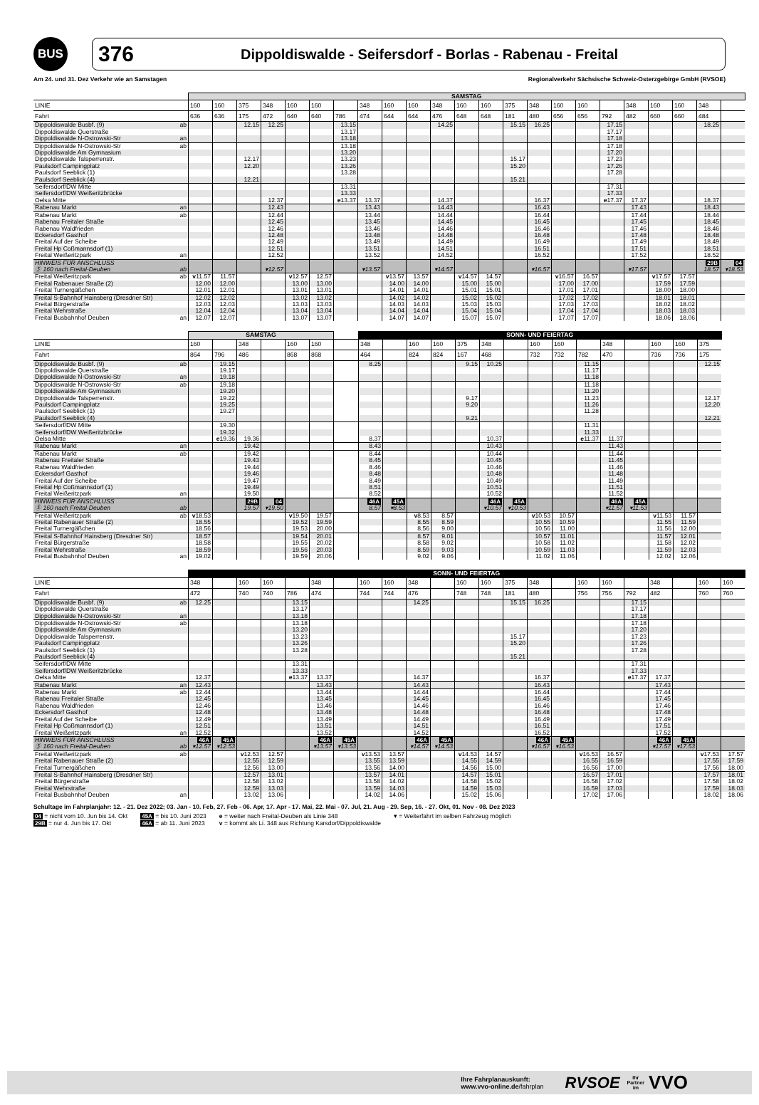BUS
376
Dippoldiswalde - Seifersdorf - Borlas - Rabenau - Freital
Am 24. und 31. Dez Verkehr wie an Samstagen Regionalverkehr Sächsische Schweiz-Osterzgebirge GmbH (RVSOE)
| | | SAMSTAG | | | | | | | | | | | | | | | | | | | | | | |
| --- | --- | --- | --- | --- | --- | --- | --- | --- | --- | --- | --- | --- | --- | --- | --- | --- | --- | --- | --- | --- | --- | --- | --- | --- |
| LINIE | | 160 | 160 | 375 | 348 | 160 | 160 | | 348 | 160 | 160 | 348 | 160 | 160 | 375 | 348 | 160 | 160 | | 348 | 160 | 160 | 348 | |
| Fahrt | | 636 | 636 | 175 | 472 | 640 | 640 | 786 | 474 | 644 | 644 | 476 | 648 | 648 | 181 | 480 | 656 | 656 | 792 | 482 | 660 | 660 | 484 | |
| Dippoldiswalde Busbf. (9) | ab | | | 12.15 | 12.25 | | | 13.15 | | | | 14.25 | | | 15.15 | 16.25 | | | 17.15 | | | | 18.25 | |
| Dippoldiswalde Querstraße | | | | | | | | 13.17 | | | | | | | | | | | 17.17 | | | | | |
| Dippoldiswalde N-Ostrowski-Str | an | | | | | | | 13.18 | | | | | | | | | | | 17.18 | | | | | |
| Dippoldiswalde N-Ostrowski-Str | ab | | | | | | | 13.18 | | | | | | | | | | | 17.18 | | | | | |
| Dippoldiswalde Am Gymnasium | | | | | | | | 13.20 | | | | | | | | | | | 17.20 | | | | | |
| Dippoldiswalde Talsperrenstr. | | | | 12.17 | | | | 13.23 | | | | | | | 15.17 | | | | 17.23 | | | | | |
| Paulsdorf Campingplatz | | | | 12.20 | | | | 13.26 | | | | | | | 15.20 | | | | 17.26 | | | | | |
| Paulsdorf Seeblick (1) | | | | | | | | 13.28 | | | | | | | | | | | 17.28 | | | | | |
| Paulsdorf Seeblick (4) | | | | 12.21 | | | | | | | | | | | 15.21 | | | | | | | | | |
| Seifersdorf/DW Mitte | | | | | | | | 13.31 | | | | | | | | | | | 17.31 | | | | | |
| Seifersdorf/DW Weißeritzbrücke | | | | | | | | 13.33 | | | | | | | | | | | 17.33 | | | | | |
| Oelsa Mitte | | | | | 12.37 | | | e 13.37 | 13.37 | | | 14.37 | | | | 16.37 | | | e 17.37 | 17.37 | | | 18.37 | |
| Rabenau Markt | an | | | | 12.43 | | | | 13.43 | | | 14.43 | | | | 16.43 | | | | 17.43 | | | 18.43 | |
| Rabenau Markt | ab | | | | 12.44 | | | | 13.44 | | | 14.44 | | | | 16.44 | | | | 17.44 | | | 18.44 | |
| Rabenau Freitaler Straße | | | | | 12.45 | | | | 13.45 | | | 14.45 | | | | 16.45 | | | | 17.45 | | | 18.45 | |
| Rabenau Waldfrieden | | | | | 12.46 | | | | 13.46 | | | 14.46 | | | | 16.46 | | | | 17.46 | | | 18.46 | |
| Eckersdorf Gasthof | | | | | 12.48 | | | | 13.48 | | | 14.48 | | | | 16.48 | | | | 17.48 | | | 18.48 | |
| Freital Auf der Scheibe | | | | | 12.49 | | | | 13.49 | | | 14.49 | | | | 16.49 | | | | 17.49 | | | 18.49 | |
| Freital Hp Coßmannsdorf (1) | | | | | 12.51 | | | | 13.51 | | | 14.51 | | | | 16.51 | | | | 17.51 | | | 18.51 | |
| Freital Weißeritzpark | an | | | | 12.52 | | | | 13.52 | | | 14.52 | | | | 16.52 | | | | 17.52 | | | 18.52 | |
| HINWEIS FÜR ANSCHLUSS Ⓢ 160 nach Freital-Deuben | ab | | | | ▾12.57 | | | | ▾13.57 | | | ▾14.57 | | | | ▾16.57 | | | | ▾17.57 | | | 29B 18.57 | 04 ▾18.53 |
| Freital Weißeritzpark | ab | v 11.57 | 11.57 | | | v 12.57 | 12.57 | | | v 13.57 | 13.57 | | v 14.57 | 14.57 | | | v 16.57 | 16.57 | | | v 17.57 | 17.57 | | |
| Freital Rabenauer Straße (2) | | 12.00 | 12.00 | | | 13.00 | 13.00 | | | 14.00 | 14.00 | | 15.00 | 15.00 | | | 17.00 | 17.00 | | | 17.59 | 17.59 | | |
| Freital Turnergäßchen | | 12.01 | 12.01 | | | 13.01 | 13.01 | | | 14.01 | 14.01 | | 15.01 | 15.01 | | | 17.01 | 17.01 | | | 18.00 | 18.00 | | |
| Freital S-Bahnhof Hainsberg (Dresdner Str) | | 12.02 | 12.02 | | | 13.02 | 13.02 | | | 14.02 | 14.02 | | 15.02 | 15.02 | | | 17.02 | 17.02 | | | 18.01 | 18.01 | | |
| Freital Bürgerstraße | | 12.03 | 12.03 | | | 13.03 | 13.03 | | | 14.03 | 14.03 | | 15.03 | 15.03 | | | 17.03 | 17.03 | | | 18.02 | 18.02 | | |
| Freital Wehrstraße | | 12.04 | 12.04 | | | 13.04 | 13.04 | | | 14.04 | 14.04 | | 15.04 | 15.04 | | | 17.04 | 17.04 | | | 18.03 | 18.03 | | |
| Freital Busbahnhof Deuben | an | 12.07 | 12.07 | | | 13.07 | 13.07 | | | 14.07 | 14.07 | | 15.07 | 15.07 | | | 17.07 | 17.07 | | | 18.06 | 18.06 | | |
| | | SAMSTAG | | | | | | | SONN- UND FEIERTAG | | | | | | | | | | | | | | |
| --- | --- | --- | --- | --- | --- | --- | --- | --- | --- | --- | --- | --- | --- | --- | --- | --- | --- | --- | --- | --- | --- | --- | --- |
| LINIE | | 160 | | 348 | | 160 | 160 | | 348 | | 160 | 160 | 375 | 348 | | 160 | 160 | | 348 | | 160 | 160 | 375 |
| Fahrt | | 864 | 796 | 486 | | 868 | 868 | | 464 | | 824 | 824 | 167 | 468 | | 732 | 732 | 782 | 470 | | 736 | 736 | 175 |
| Dippoldiswalde Busbf. (9) | ab | | 19.15 | | | | | | 8.25 | | | | 9.15 | 10.25 | | | | 11.15 | | | | | 12.15 |
| Dippoldiswalde Querstraße | | | 19.17 | | | | | | | | | | | | | | | 11.17 | | | | | |
| Dippoldiswalde N-Ostrowski-Str | an | | 19.18 | | | | | | | | | | | | | | | 11.18 | | | | | |
| Dippoldiswalde N-Ostrowski-Str | ab | | 19.18 | | | | | | | | | | | | | | | 11.18 | | | | | |
| Dippoldiswalde Am Gymnasium | | | 19.20 | | | | | | | | | | | | | | | 11.20 | | | | | |
| Dippoldiswalde Talsperrenstr. | | | 19.22 | | | | | | | | | | 9.17 | | | | | 11.23 | | | | | 12.17 |
| Paulsdorf Campingplatz | | | 19.25 | | | | | | | | | | 9.20 | | | | | 11.26 | | | | | 12.20 |
| Paulsdorf Seeblick (1) | | | 19.27 | | | | | | | | | | | | | | | 11.28 | | | | | |
| Paulsdorf Seeblick (4) | | | | | | | | | | | | | 9.21 | | | | | | | | | | 12.21 |
| Seifersdorf/DW Mitte | | | 19.30 | | | | | | | | | | | | | | | 11.31 | | | | | |
| Seifersdorf/DW Weißeritzbrücke | | | 19.32 | | | | | | | | | | | | | | | 11.33 | | | | | |
| Oelsa Mitte | | | e 19.36 | 19.36 | | | | | 8.37 | | | | | 10.37 | | | | e 11.37 | 11.37 | | | | |
| Rabenau Markt | an | | | 19.42 | | | | | 8.43 | | | | | 10.43 | | | | | 11.43 | | | | |
| Rabenau Markt | ab | | | 19.42 | | | | | 8.44 | | | | | 10.44 | | | | | 11.44 | | | | |
| Rabenau Freitaler Straße | | | | 19.43 | | | | | 8.45 | | | | | 10.45 | | | | | 11.45 | | | | |
| Rabenau Waldfrieden | | | | 19.44 | | | | | 8.46 | | | | | 10.46 | | | | | 11.46 | | | | |
| Eckersdorf Gasthof | | | | 19.46 | | | | | 8.48 | | | | | 10.48 | | | | | 11.48 | | | | |
| Freital Auf der Scheibe | | | | 19.47 | | | | | 8.49 | | | | | 10.49 | | | | | 11.49 | | | | |
| Freital Hp Coßmannsdorf (1) | | | | 19.49 | | | | | 8.51 | | | | | 10.51 | | | | | 11.51 | | | | |
| Freital Weißeritzpark | an | | | 19.50 | | | | | 8.52 | | | | | 10.52 | | | | | 11.52 | | | | |
| HINWEIS FÜR ANSCHLUSS Ⓢ 160 nach Freital-Deuben | ab | | | 29B 19.57 | 04 ▾19.50 | | | | 46A 8.57 | 45A ▾8.53 | | | | 46A ▾10.57 | 45A ▾10.53 | | | | 46A ▾11.57 | 45A ▾11.53 | | | |
| Freital Weißeritzpark | ab | v 18.53 | | | | v 19.50 | 19.57 | | | | v 8.53 | 8.57 | | | | v 10.53 | 10.57 | | | | v 11.53 | 11.57 | |
| Freital Rabenauer Straße (2) | | 18.55 | | | | 19.52 | 19.59 | | | | 8.55 | 8.59 | | | | 10.55 | 10.59 | | | | 11.55 | 11.59 | |
| Freital Turnergäßchen | | 18.56 | | | | 19.53 | 20.00 | | | | 8.56 | 9.00 | | | | 10.56 | 11.00 | | | | 11.56 | 12.00 | |
| Freital S-Bahnhof Hainsberg (Dresdner Str) | | 18.57 | | | | 19.54 | 20.01 | | | | 8.57 | 9.01 | | | | 10.57 | 11.01 | | | | 11.57 | 12.01 | |
| Freital Bürgerstraße | | 18.58 | | | | 19.55 | 20.02 | | | | 8.58 | 9.02 | | | | 10.58 | 11.02 | | | | 11.58 | 12.02 | |
| Freital Wehrstraße | | 18.59 | | | | 19.56 | 20.03 | | | | 8.59 | 9.03 | | | | 10.59 | 11.03 | | | | 11.59 | 12.03 | |
| Freital Busbahnhof Deuben | an | 19.02 | | | | 19.59 | 20.06 | | | | 9.02 | 9.06 | | | | 11.02 | 11.06 | | | | 12.02 | 12.06 | |
| | | SONN- UND FEIERTAG | | | | | | | | | | | | | | | | | | | | | | |
| --- | --- | --- | --- | --- | --- | --- | --- | --- | --- | --- | --- | --- | --- | --- | --- | --- | --- | --- | --- | --- | --- | --- | --- | --- |
| LINIE | | 348 | | 160 | 160 | | 348 | | 160 | 160 | 348 | | 160 | 160 | 375 | 348 | | 160 | 160 | | 348 | | 160 | 160 |
| Fahrt | | 472 | | 740 | 740 | 786 | 474 | | 744 | 744 | 476 | | 748 | 748 | 181 | 480 | | 756 | 756 | 792 | 482 | | 760 | 760 |
| Dippoldiswalde Busbf. (9) | ab | 12.25 | | | | 13.15 | | | | | 14.25 | | | | 15.15 | 16.25 | | | | 17.15 | | | | |
| Dippoldiswalde Querstraße | | | | | | 13.17 | | | | | | | | | | | | | | 17.17 | | | | |
| Dippoldiswalde N-Ostrowski-Str | an | | | | | 13.18 | | | | | | | | | | | | | | 17.18 | | | | |
| Dippoldiswalde N-Ostrowski-Str | ab | | | | | 13.18 | | | | | | | | | | | | | | 17.18 | | | | |
| Dippoldiswalde Am Gymnasium | | | | | | 13.20 | | | | | | | | | | | | | | 17.20 | | | | |
| Dippoldiswalde Talsperrenstr. | | | | | | 13.23 | | | | | | | | | 15.17 | | | | | 17.23 | | | | |
| Paulsdorf Campingplatz | | | | | | 13.26 | | | | | | | | | 15.20 | | | | | 17.26 | | | | |
| Paulsdorf Seeblick (1) | | | | | | 13.28 | | | | | | | | | | | | | | 17.28 | | | | |
| Paulsdorf Seeblick (4) | | | | | | | | | | | | | | | 15.21 | | | | | | | | | |
| Seifersdorf/DW Mitte | | | | | | 13.31 | | | | | | | | | | | | | | 17.31 | | | | |
| Seifersdorf/DW Weißeritzbrücke | | | | | | 13.33 | | | | | | | | | | | | | | 17.33 | | | | |
| Oelsa Mitte | | 12.37 | | | | e 13.37 | 13.37 | | | | 14.37 | | | | | 16.37 | | | | e 17.37 | 17.37 | | | |
| Rabenau Markt | an | 12.43 | | | | | 13.43 | | | | 14.43 | | | | | 16.43 | | | | | 17.43 | | | |
| Rabenau Markt | ab | 12.44 | | | | | 13.44 | | | | 14.44 | | | | | 16.44 | | | | | 17.44 | | | |
| Rabenau Freitaler Straße | | 12.45 | | | | | 13.45 | | | | 14.45 | | | | | 16.45 | | | | | 17.45 | | | |
| Rabenau Waldfrieden | | 12.46 | | | | | 13.46 | | | | 14.46 | | | | | 16.46 | | | | | 17.46 | | | |
| Eckersdorf Gasthof | | 12.48 | | | | | 13.48 | | | | 14.48 | | | | | 16.48 | | | | | 17.48 | | | |
| Freital Auf der Scheibe | | 12.49 | | | | | 13.49 | | | | 14.49 | | | | | 16.49 | | | | | 17.49 | | | |
| Freital Hp Coßmannsdorf (1) | | 12.51 | | | | | 13.51 | | | | 14.51 | | | | | 16.51 | | | | | 17.51 | | | |
| Freital Weißeritzpark | an | 12.52 | | | | | 13.52 | | | | 14.52 | | | | | 16.52 | | | | | 17.52 | | | |
| HINWEIS FÜR ANSCHLUSS Ⓢ 160 nach Freital-Deuben | ab | 46A ▾12.57 | 45A ▾12.53 | | | | 46A ▾13.57 | 45A ▾13.53 | | | 46A ▾14.57 | 45A ▾14.53 | | | | 46A ▾16.57 | 45A ▾16.53 | | | | 46A ▾17.57 | 45A ▾17.53 | | |
| Freital Weißeritzpark | ab | | | v 12.53 | 12.57 | | | | v 13.53 | 13.57 | | | v 14.53 | 14.57 | | | | v 16.53 | 16.57 | | | | v 17.53 | 17.57 |
| Freital Rabenauer Straße (2) | | | | 12.55 | 12.59 | | | | 13.55 | 13.59 | | | 14.55 | 14.59 | | | | 16.55 | 16.59 | | | | 17.55 | 17.59 |
| Freital Turnergäßchen | | | | 12.56 | 13.00 | | | | 13.56 | 14.00 | | | 14.56 | 15.00 | | | | 16.56 | 17.00 | | | | 17.56 | 18.00 |
| Freital S-Bahnhof Hainsberg (Dresdner Str) | | | | 12.57 | 13.01 | | | | 13.57 | 14.01 | | | 14.57 | 15.01 | | | | 16.57 | 17.01 | | | | 17.57 | 18.01 |
| Freital Bürgerstraße | | | | 12.58 | 13.02 | | | | 13.58 | 14.02 | | | 14.58 | 15.02 | | | | 16.58 | 17.02 | | | | 17.58 | 18.02 |
| Freital Wehrstraße | | | | 12.59 | 13.03 | | | | 13.59 | 14.03 | | | 14.59 | 15.03 | | | | 16.59 | 17.03 | | | | 17.59 | 18.03 |
| Freital Busbahnhof Deuben | an | | | 13.02 | 13.06 | | | | 14.02 | 14.06 | | | 15.02 | 15.06 | | | | 17.02 | 17.06 | | | | 18.02 | 18.06 |
Schultage im Fahrplanjahr: 12. - 21. Dez 2022; 03. Jan - 10. Feb, 27. Feb - 06. Apr, 17. Apr - 17. Mai, 22. Mai - 07. Jul, 21. Aug - 29. Sep, 16. - 27. Okt, 01. Nov - 08. Dez 2023
04 = nicht vom 10. Jun bis 14. Okt
29B = nur 4. Jun bis 17. Okt
45A = bis 10. Juni 2023
46A = ab 11. Juni 2023
e = weiter nach Freital-Deuben als Linie 348
v = kommt als Li. 348 aus Richtung Karsdorf/Dippoldiswalde
▾ = Weiterfahrt im selben Fahrzeug möglich
Ihre Fahrplanauskunft:
www.vvo-online.de/fahrplan
RVSOE
Ihr
Partner
im
VVO